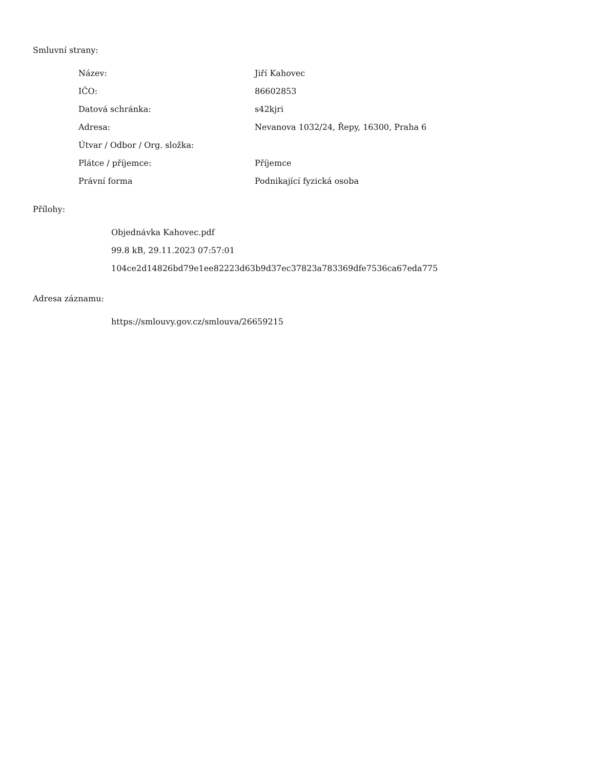Smluvní strany:
| Název: | Jiří Kahovec |
| IČO: | 86602853 |
| Datová schránka: | s42kjri |
| Adresa: | Nevanova 1032/24, Řepy, 16300, Praha 6 |
| Útvar / Odbor / Org. složka: | |
| Plátce / příjemce: | Příjemce |
| Právní forma | Podnikající fyzická osoba |
Přílohy:
Objednávka Kahovec.pdf
99.8 kB, 29.11.2023 07:57:01
104ce2d14826bd79e1ee82223d63b9d37ec37823a783369dfe7536ca67eda775
Adresa záznamu:
https://smlouvy.gov.cz/smlouva/26659215